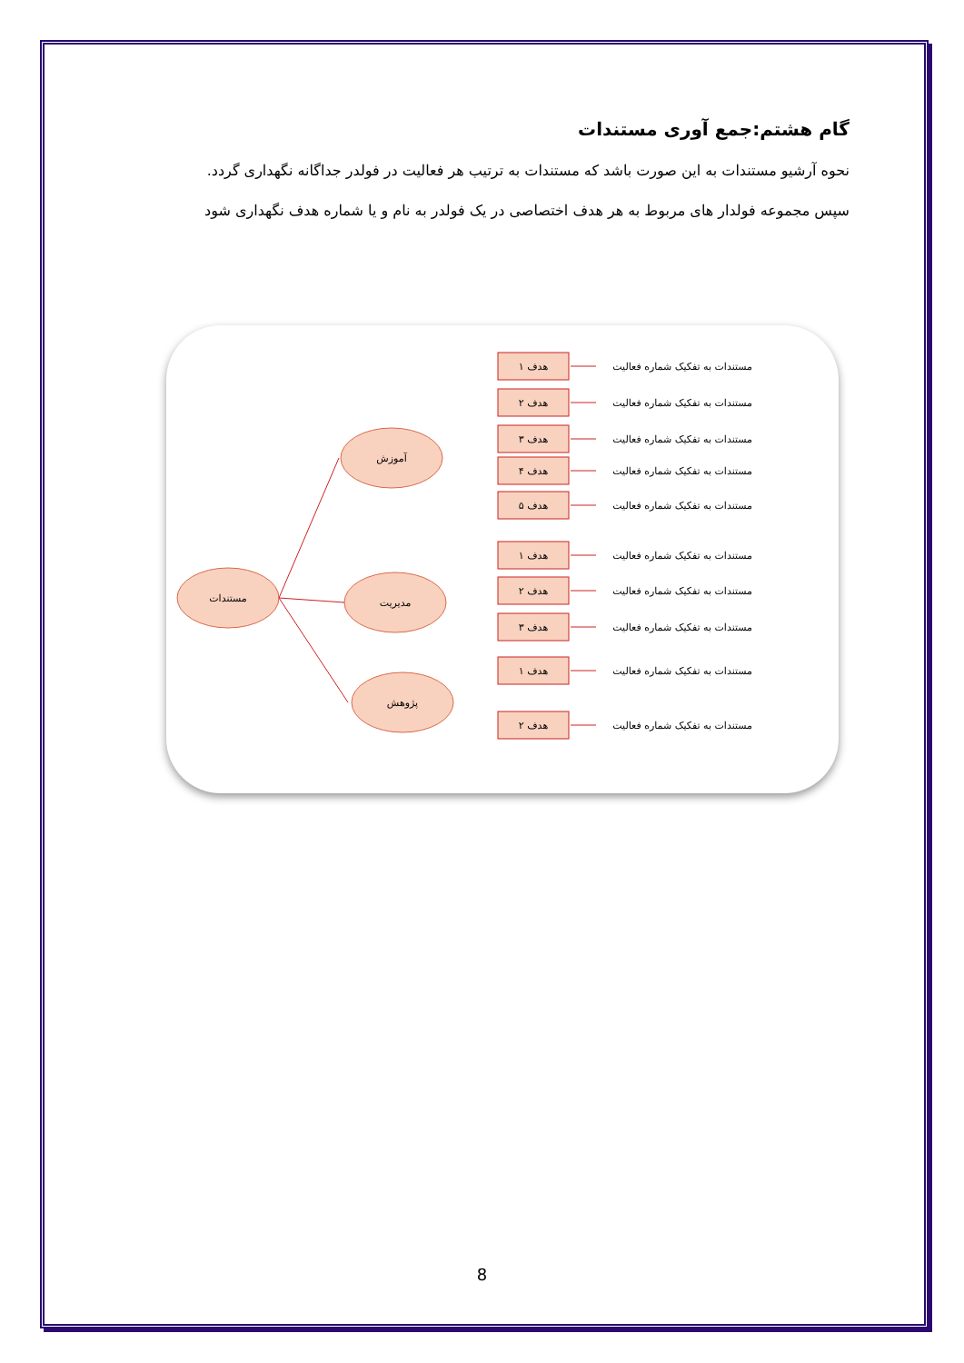گام هشتم:جمع آوری مستندات
نحوه آرشیو مستندات به این صورت باشد که مستندات به ترتیب هر فعالیت در فولدر جداگانه نگهداری گردد.
سپس مجموعه فولدار های مربوط به هر هدف اختصاصی در یک فولدر به نام و یا شماره هدف نگهداری شود
مستندات
آموزش
مدیریت
پژوهش
هدف ۱
مستندات به تفکیک شماره فعالیت
هدف ۲
مستندات به تفکیک شماره فعالیت
هدف ۳
مستندات به تفکیک شماره فعالیت
هدف ۴
مستندات به تفکیک شماره فعالیت
هدف ۵
مستندات به تفکیک شماره فعالیت
هدف ۱
مستندات به تفکیک شماره فعالیت
هدف ۲
مستندات به تفکیک شماره فعالیت
هدف ۳
مستندات به تفکیک شماره فعالیت
هدف ۱
مستندات به تفکیک شماره فعالیت
هدف ۲
مستندات به تفکیک شماره فعالیت
8